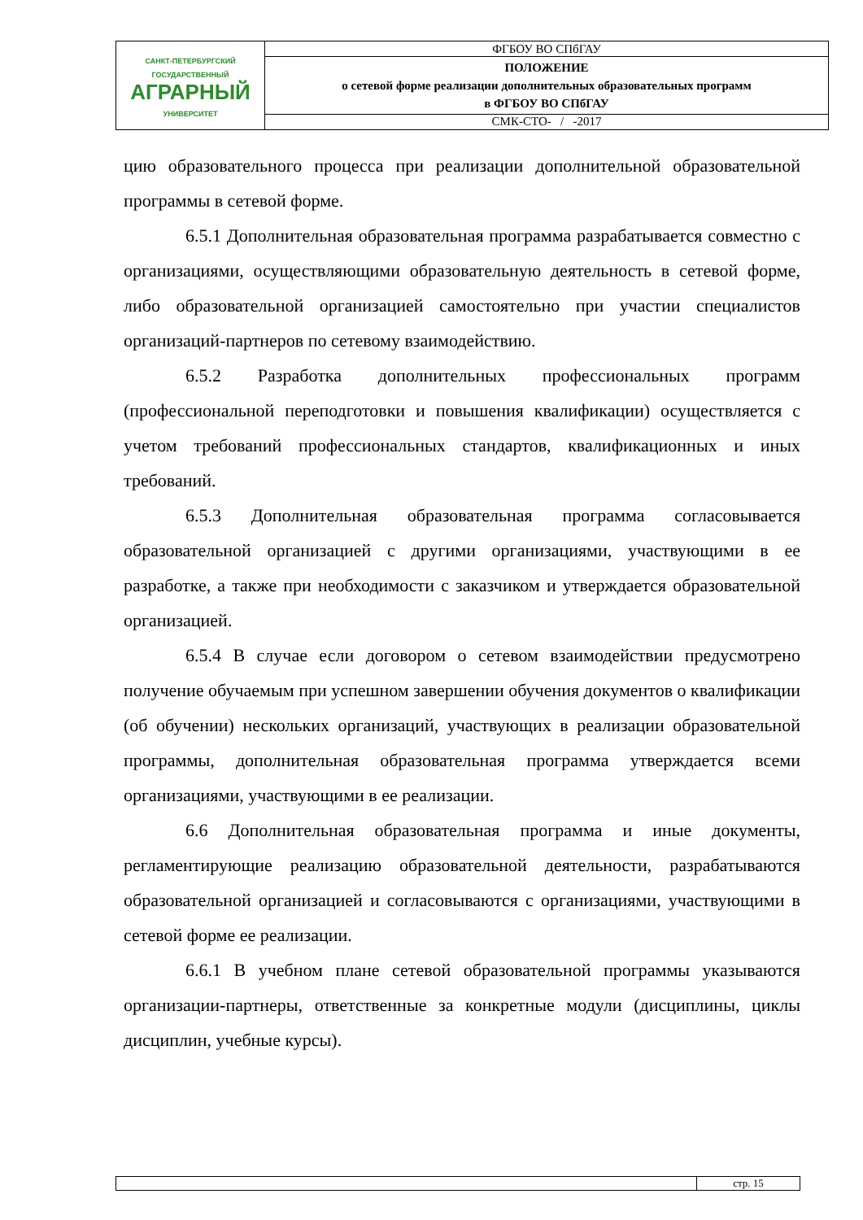| САНКТ-ПЕТЕРБУРГСКИЙ ГОСУДАРСТВЕННЫЙ АГРАРНЫЙ УНИВЕРСИТЕТ | ФГБОУ ВО СПбГАУ |
| | ПОЛОЖЕНИЕ о сетевой форме реализации дополнительных образовательных программ в ФГБОУ ВО СПбГАУ |
| | СМК-СТО- / -2017 |
цию образовательного процесса при реализации дополнительной образовательной программы в сетевой форме.
6.5.1 Дополнительная образовательная программа разрабатывается совместно с организациями, осуществляющими образовательную деятельность в сетевой форме, либо образовательной организацией самостоятельно при участии специалистов организаций-партнеров по сетевому взаимодействию.
6.5.2 Разработка дополнительных профессиональных программ (профессиональной переподготовки и повышения квалификации) осуществляется с учетом требований профессиональных стандартов, квалификационных и иных требований.
6.5.3 Дополнительная образовательная программа согласовывается образовательной организацией с другими организациями, участвующими в ее разработке, а также при необходимости с заказчиком и утверждается образовательной организацией.
6.5.4 В случае если договором о сетевом взаимодействии предусмотрено получение обучаемым при успешном завершении обучения документов о квалификации (об обучении) нескольких организаций, участвующих в реализации образовательной программы, дополнительная образовательная программа утверждается всеми организациями, участвующими в ее реализации.
6.6 Дополнительная образовательная программа и иные документы, регламентирующие реализацию образовательной деятельности, разрабатываются образовательной организацией и согласовываются с организациями, участвующими в сетевой форме ее реализации.
6.6.1 В учебном плане сетевой образовательной программы указываются организации-партнеры, ответственные за конкретные модули (дисциплины, циклы дисциплин, учебные курсы).
| | стр. 15 |